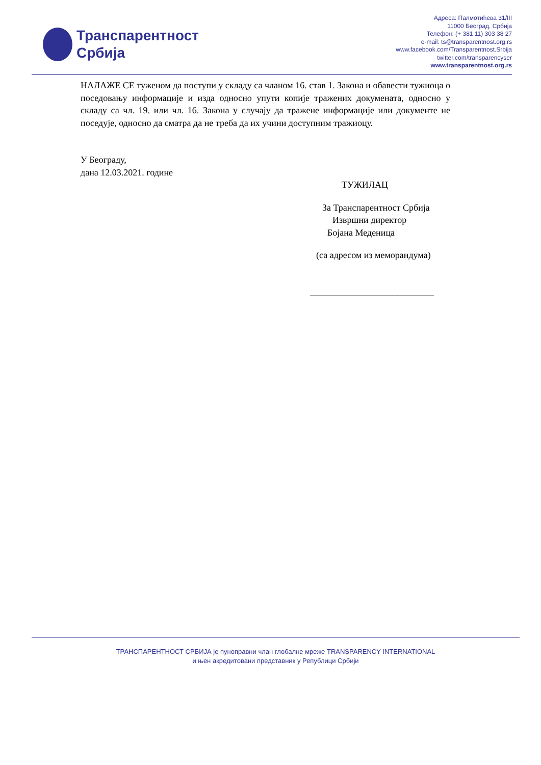Транспарентност
Србија
Адреса: Палмотићева 31/III
11000 Београд, Србија
Телефон: (+ 381 11) 303 38 27
e-mail: ts@transparentnost.org.rs
www.facebook.com/Transparentnost.Srbija
twitter.com/transparencyser
www.transparentnost.org.rs
НАЛАЖЕ СЕ туженом да поступи у складу са чланом 16. став 1. Закона и обавести тужиоца о поседовању информације и изда односно упути копије тражених докумената, односно у складу са чл. 19. или чл. 16. Закона у случају да тражене информације или документе не поседује, односно да сматра да не треба да их учини доступним тражиоцу.
У Београду,
дана 12.03.2021. године
ТУЖИЛАЦ
За Транспарентност Србија
Извршни директор
Бојана Меденица
(са адресом из меморандума)
___________________________
ТРАНСПАРЕНТНОСТ СРБИЈА је пуноправни члан глобалне мреже TRANSPARENCY INTERNATIONAL
и њен акредитовани представник у Републици Србији